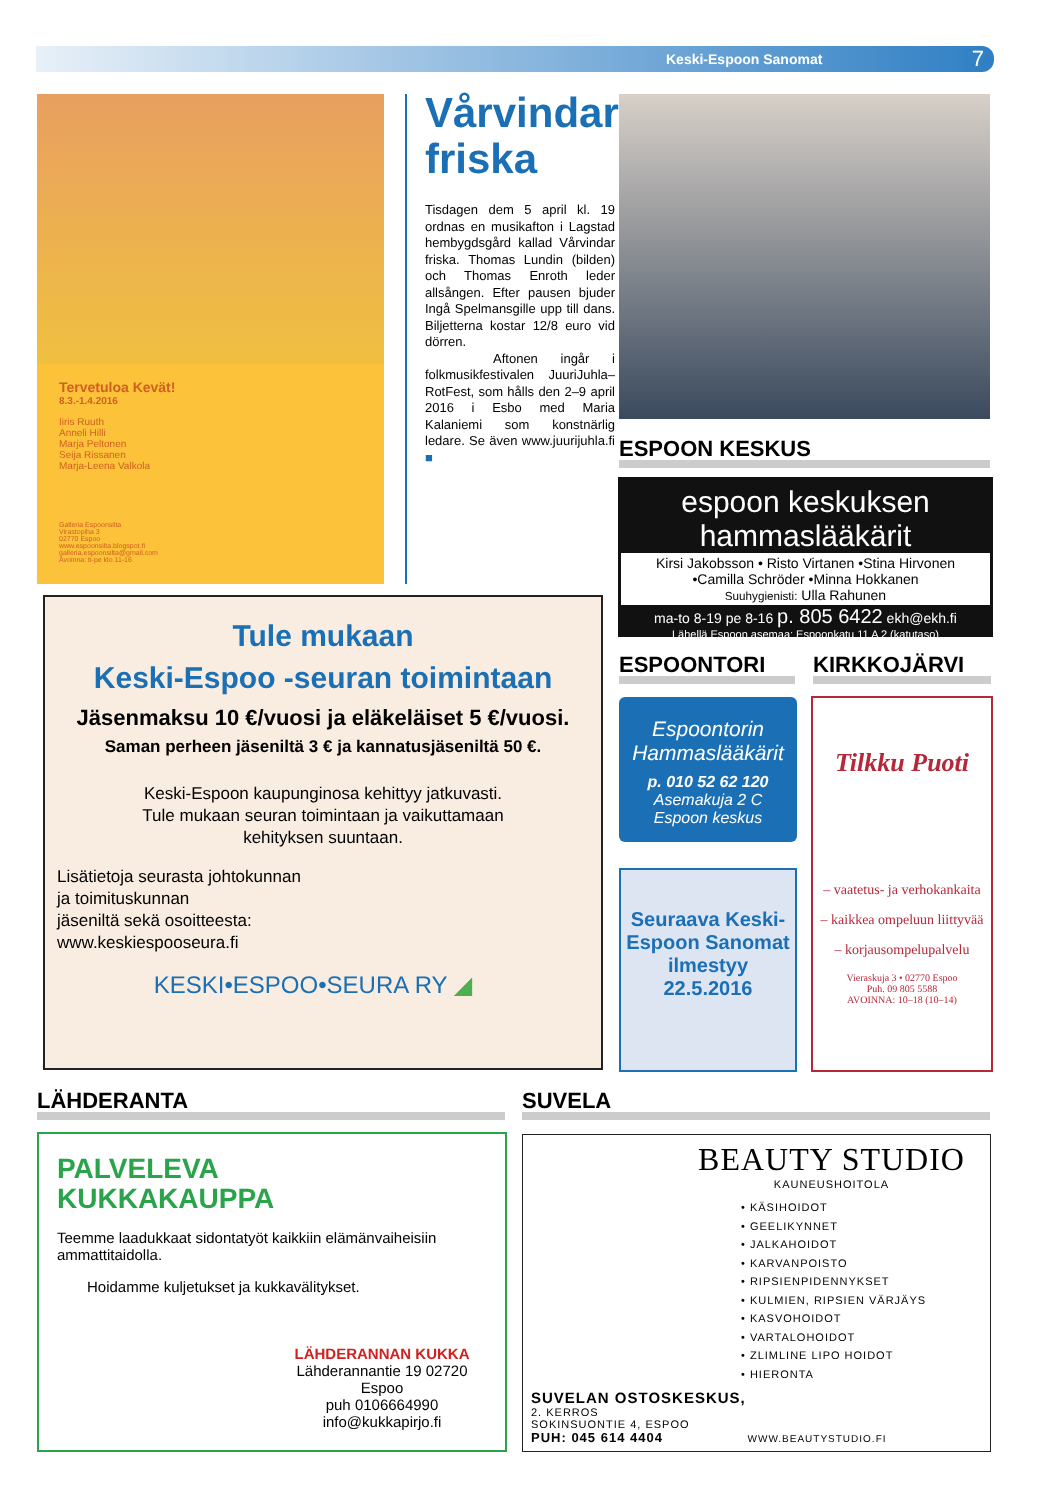Keski-Espoon Sanomat 7
Tervetuloa Kevät!
8.3.-1.4.2016
Iiris Ruuth
Anneli Hilli
Marja Peltonen
Seija Rissanen
Marja-Leena Valkola
Galleria Espoonsilta
Virastopiha 3
02770 Espoo
www.espoonsilta.blogspot.fi
galleria.espoonsilta@gmail.com
Avoinna: ti-pe klo 11-16
Vårvindar friska
Tisdagen dem 5 april kl. 19 ordnas en musikafton i Lagstad hembygdsgård kallad Vårvindar friska. Thomas Lundin (bilden) och Thomas Enroth leder allsången. Efter pausen bjuder Ingå Spelmansgille upp till dans. Biljetterna kostar 12/8 euro vid dörren.
Aftonen ingår i folkmusikfestivalen JuuriJuhla–RotFest, som hålls den 2–9 april 2016 i Esbo med Maria Kalaniemi som konstnärlig ledare. Se även www.juurijuhla.fi ■
ESPOON KESKUS
espoon keskuksen hammaslääkärit
Kirsi Jakobsson • Risto Virtanen •Stina Hirvonen
•Camilla Schröder •Minna Hokkanen
Suuhygienisti: Ulla Rahunen
ma-to 8-19 pe 8-16 p. 805 6422 ekh@ekh.fi
Lähellä Espoon asemaa: Espoonkatu 11 A 2 (katutaso)
ESPOONTORI KIRKKOJÄRVI
Espoontorin Hammaslääkärit
p. 010 52 62 120
Asemakuja 2 C
Espoon keskus
Seuraava Keski-Espoon Sanomat ilmestyy 22.5.2016
Tilkku Puoti
– vaatetus- ja verhokankaita
– kaikkea ompeluun liittyvää
– korjausompelu­palvelu
Vieraskuja 3 • 02770 Espoo
Puh. 09 805 5588
AVOINNA: 10–18 (10–14)
Tule mukaan
Keski-Espoo -seuran toimintaan
Jäsenmaksu 10 €/vuosi ja eläkeläiset 5 €/vuosi.
Saman perheen jäseniltä 3 € ja kannatusjäseniltä 50 €.
Keski-Espoon kaupunginosa kehittyy jatkuvasti.
Tule mukaan seuran toimintaan ja vaikuttamaan
kehityksen suuntaan.
Lisätietoja seurasta johtokunnan
ja toimituskunnan
jäseniltä sekä osoitteesta:
www.keskiespooseura.fi
KESKI•ESPOO•SEURA RY ◢
LÄHDERANTA SUVELA
PALVELEVA
KUKKAKAUPPA
Teemme laadukkaat sidontatyöt kaikkiin elämänvaiheisiin ammattitaidolla.
Hoidamme kuljetukset ja kukkavälitykset.
LÄHDERANNAN KUKKA
Lähderannantie 19 02720 Espoo
puh 0106664990
info@kukkapirjo.fi
BEAUTY STUDIO
KAUNEUSHOITOLA
• KÄSIHOIDOT
• GEELIKYNNET
• JALKAHOIDOT
• KARVANPOISTO
• RIPSIENPIDENNYKSET
• KULMIEN, RIPSIEN VÄRJÄYS
• KASVOHOIDOT
• VARTALOHOIDOT
• ZLIMLINE LIPO HOIDOT
• HIERONTA
SUVELAN OSTOSKESKUS,
2. KERROS
SOKINSUONTIE 4, ESPOO
PUH: 045 614 4404 WWW.BEAUTYSTUDIO.FI